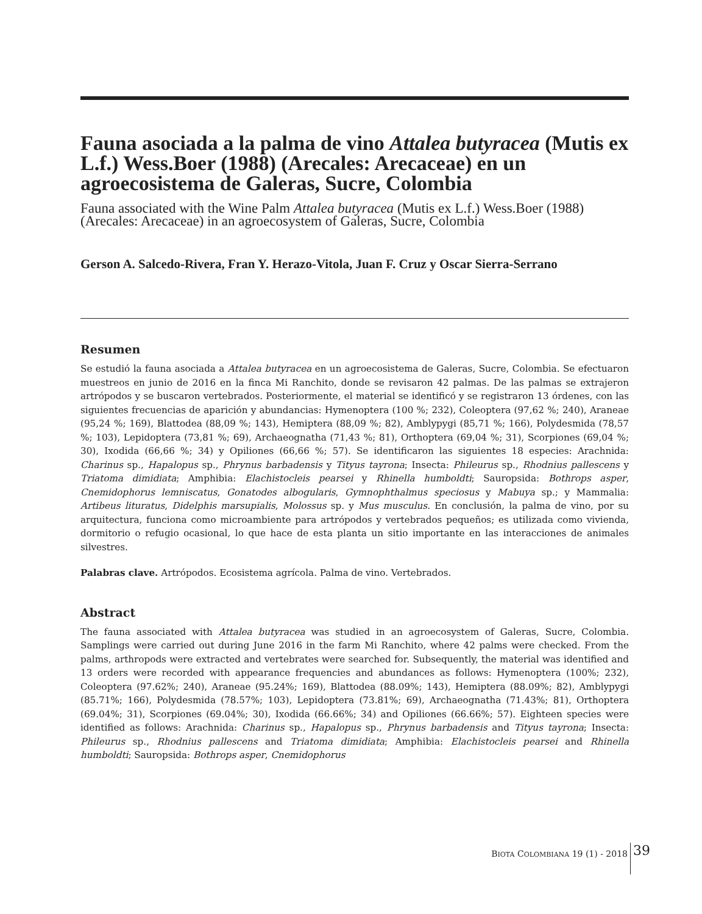Fauna asociada a la palma de vino Attalea butyracea (Mutis ex L.f.) Wess.Boer (1988) (Arecales: Arecaceae) en un agroecosistema de Galeras, Sucre, Colombia
Fauna associated with the Wine Palm Attalea butyracea (Mutis ex L.f.) Wess.Boer (1988) (Arecales: Arecaceae) in an agroecosystem of Galeras, Sucre, Colombia
Gerson A. Salcedo-Rivera, Fran Y. Herazo-Vitola, Juan F. Cruz y Oscar Sierra-Serrano
Resumen
Se estudió la fauna asociada a Attalea butyracea en un agroecosistema de Galeras, Sucre, Colombia. Se efectuaron muestreos en junio de 2016 en la finca Mi Ranchito, donde se revisaron 42 palmas. De las palmas se extrajeron artrópodos y se buscaron vertebrados. Posteriormente, el material se identificó y se registraron 13 órdenes, con las siguientes frecuencias de aparición y abundancias: Hymenoptera (100 %; 232), Coleoptera (97,62 %; 240), Araneae (95,24 %; 169), Blattodea (88,09 %; 143), Hemiptera (88,09 %; 82), Amblypygi (85,71 %; 166), Polydesmida (78,57 %; 103), Lepidoptera (73,81 %; 69), Archaeognatha (71,43 %; 81), Orthoptera (69,04 %; 31), Scorpiones (69,04 %; 30), Ixodida (66,66 %; 34) y Opiliones (66,66 %; 57). Se identificaron las siguientes 18 especies: Arachnida: Charinus sp., Hapalopus sp., Phrynus barbadensis y Tityus tayrona; Insecta: Phileurus sp., Rhodnius pallescens y Triatoma dimidiata; Amphibia: Elachistocleis pearsei y Rhinella humboldti; Sauropsida: Bothrops asper, Cnemidophorus lemniscatus, Gonatodes albogularis, Gymnophthalmus speciosus y Mabuya sp.; y Mammalia: Artibeus lituratus, Didelphis marsupialis, Molossus sp. y Mus musculus. En conclusión, la palma de vino, por su arquitectura, funciona como microambiente para artrópodos y vertebrados pequeños; es utilizada como vivienda, dormitorio o refugio ocasional, lo que hace de esta planta un sitio importante en las interacciones de animales silvestres.
Palabras clave. Artrópodos. Ecosistema agrícola. Palma de vino. Vertebrados.
Abstract
The fauna associated with Attalea butyracea was studied in an agroecosystem of Galeras, Sucre, Colombia. Samplings were carried out during June 2016 in the farm Mi Ranchito, where 42 palms were checked. From the palms, arthropods were extracted and vertebrates were searched for. Subsequently, the material was identified and 13 orders were recorded with appearance frequencies and abundances as follows: Hymenoptera (100%; 232), Coleoptera (97.62%; 240), Araneae (95.24%; 169), Blattodea (88.09%; 143), Hemiptera (88.09%; 82), Amblypygi (85.71%; 166), Polydesmida (78.57%; 103), Lepidoptera (73.81%; 69), Archaeognatha (71.43%; 81), Orthoptera (69.04%; 31), Scorpiones (69.04%; 30), Ixodida (66.66%; 34) and Opiliones (66.66%; 57). Eighteen species were identified as follows: Arachnida: Charinus sp., Hapalopus sp., Phrynus barbadensis and Tityus tayrona; Insecta: Phileurus sp., Rhodnius pallescens and Triatoma dimidiata; Amphibia: Elachistocleis pearsei and Rhinella humboldti; Sauropsida: Bothrops asper, Cnemidophorus
BIOTA COLOMBIANA 19 (1) - 2018 39